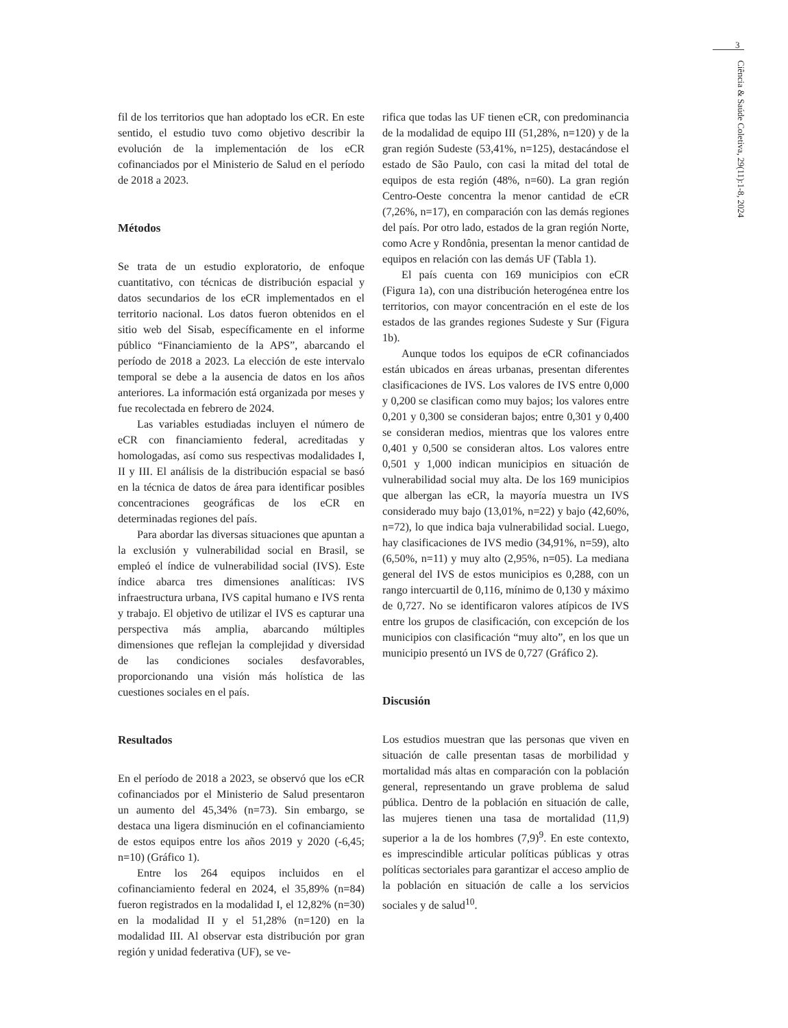3
Ciência & Saúde Coletiva, 29(11):1-8, 2024
fil de los territorios que han adoptado los eCR. En este sentido, el estudio tuvo como objetivo describir la evolución de la implementación de los eCR cofinanciados por el Ministerio de Salud en el período de 2018 a 2023.
Métodos
Se trata de un estudio exploratorio, de enfoque cuantitativo, con técnicas de distribución espacial y datos secundarios de los eCR implementados en el territorio nacional. Los datos fueron obtenidos en el sitio web del Sisab, específicamente en el informe público “Financiamiento de la APS”, abarcando el período de 2018 a 2023. La elección de este intervalo temporal se debe a la ausencia de datos en los años anteriores. La información está organizada por meses y fue recolectada en febrero de 2024.
Las variables estudiadas incluyen el número de eCR con financiamiento federal, acreditadas y homologadas, así como sus respectivas modalidades I, II y III. El análisis de la distribución espacial se basó en la técnica de datos de área para identificar posibles concentraciones geográficas de los eCR en determinadas regiones del país.
Para abordar las diversas situaciones que apuntan a la exclusión y vulnerabilidad social en Brasil, se empleó el índice de vulnerabilidad social (IVS). Este índice abarca tres dimensiones analíticas: IVS infraestructura urbana, IVS capital humano e IVS renta y trabajo. El objetivo de utilizar el IVS es capturar una perspectiva más amplia, abarcando múltiples dimensiones que reflejan la complejidad y diversidad de las condiciones sociales desfavorables, proporcionando una visión más holística de las cuestiones sociales en el país.
Resultados
En el período de 2018 a 2023, se observó que los eCR cofinanciados por el Ministerio de Salud presentaron un aumento del 45,34% (n=73). Sin embargo, se destaca una ligera disminución en el cofinanciamiento de estos equipos entre los años 2019 y 2020 (-6,45; n=10) (Gráfico 1).
Entre los 264 equipos incluidos en el cofinanciamiento federal en 2024, el 35,89% (n=84) fueron registrados en la modalidad I, el 12,82% (n=30) en la modalidad II y el 51,28% (n=120) en la modalidad III. Al observar esta distribución por gran región y unidad federativa (UF), se ve-
rifica que todas las UF tienen eCR, con predominancia de la modalidad de equipo III (51,28%, n=120) y de la gran región Sudeste (53,41%, n=125), destacándose el estado de São Paulo, con casi la mitad del total de equipos de esta región (48%, n=60). La gran región Centro-Oeste concentra la menor cantidad de eCR (7,26%, n=17), en comparación con las demás regiones del país. Por otro lado, estados de la gran región Norte, como Acre y Rondônia, presentan la menor cantidad de equipos en relación con las demás UF (Tabla 1).
El país cuenta con 169 municipios con eCR (Figura 1a), con una distribución heterogénea entre los territorios, con mayor concentración en el este de los estados de las grandes regiones Sudeste y Sur (Figura 1b).
Aunque todos los equipos de eCR cofinanciados están ubicados en áreas urbanas, presentan diferentes clasificaciones de IVS. Los valores de IVS entre 0,000 y 0,200 se clasifican como muy bajos; los valores entre 0,201 y 0,300 se consideran bajos; entre 0,301 y 0,400 se consideran medios, mientras que los valores entre 0,401 y 0,500 se consideran altos. Los valores entre 0,501 y 1,000 indican municipios en situación de vulnerabilidad social muy alta. De los 169 municipios que albergan las eCR, la mayoría muestra un IVS considerado muy bajo (13,01%, n=22) y bajo (42,60%, n=72), lo que indica baja vulnerabilidad social. Luego, hay clasificaciones de IVS medio (34,91%, n=59), alto (6,50%, n=11) y muy alto (2,95%, n=05). La mediana general del IVS de estos municipios es 0,288, con un rango intercuartil de 0,116, mínimo de 0,130 y máximo de 0,727. No se identificaron valores atípicos de IVS entre los grupos de clasificación, con excepción de los municipios con clasificación “muy alto”, en los que un municipio presentó un IVS de 0,727 (Gráfico 2).
Discusión
Los estudios muestran que las personas que viven en situación de calle presentan tasas de morbilidad y mortalidad más altas en comparación con la población general, representando un grave problema de salud pública. Dentro de la población en situación de calle, las mujeres tienen una tasa de mortalidad (11,9) superior a la de los hombres (7,9)<sup>9</sup>. En este contexto, es imprescindible articular políticas públicas y otras políticas sectoriales para garantizar el acceso amplio de la población en situación de calle a los servicios sociales y de salud<sup>10</sup>.